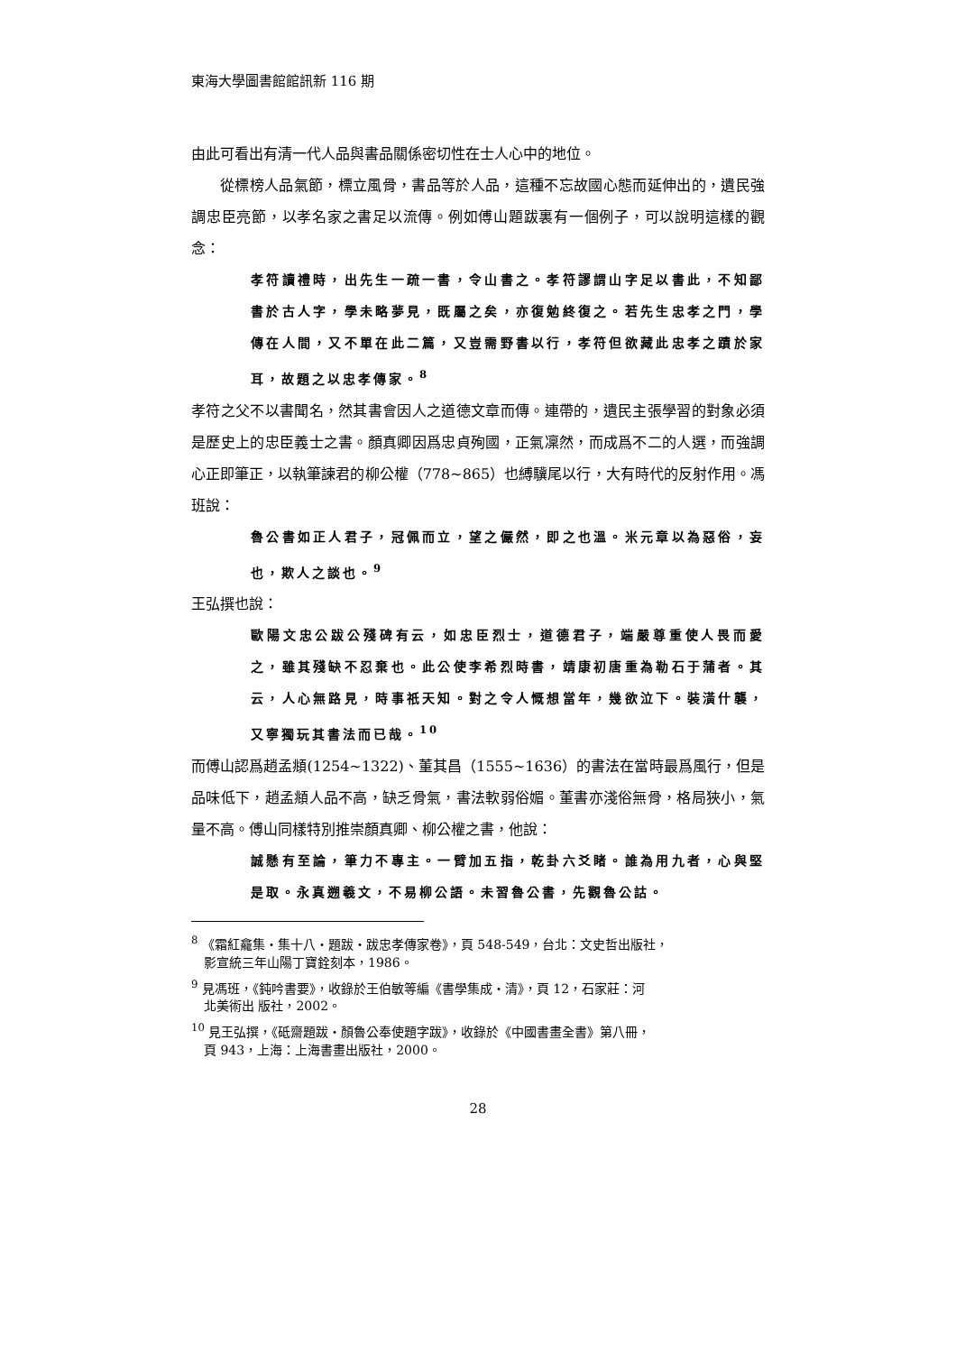東海大學圖書館館訊新 116 期
由此可看出有清一代人品與書品關係密切性在士人心中的地位。
從標榜人品氣節，標立風骨，書品等於人品，這種不忘故國心態而延伸出的，遺民強調忠臣亮節，以孝名家之書足以流傳。例如傅山題跋裏有一個例子，可以說明這樣的觀念：
孝符讀禮時，出先生一疏一書，令山書之。孝符謬謂山字足以書此，不知鄙書於古人字，學未略夢見，既屬之矣，亦復勉終復之。若先生忠孝之門，學傳在人間，又不單在此二篇，又豈需野書以行，孝符但欲藏此忠孝之蹟於家耳，故題之以忠孝傳家。<sup>8</sup>
孝符之父不以書聞名，然其書會因人之道德文章而傳。連帶的，遺民主張學習的對象必須是歷史上的忠臣義士之書。顏真卿因爲忠貞殉國，正氣凜然，而成爲不二的人選，而強調心正即筆正，以執筆諫君的柳公權（778~865）也縛驥尾以行，大有時代的反射作用。馮班說：
魯公書如正人君子，冠佩而立，望之儼然，即之也溫。米元章以為惡俗，妄也，欺人之談也。<sup>9</sup>
王弘撰也說：
歐陽文忠公跋公殘碑有云，如忠臣烈士，道德君子，端嚴尊重使人畏而愛之，雖其殘缺不忍棄也。此公使李希烈時書，靖康初唐重為勒石于蒲者。其云，人心無路見，時事祇天知。對之令人慨想當年，幾欲泣下。裝潢什襲，又寧獨玩其書法而已哉。<sup>10</sup>
而傅山認爲趙孟頫(1254~1322)、董其昌（1555~1636）的書法在當時最爲風行，但是品味低下，趙孟頫人品不高，缺乏骨氣，書法軟弱俗媚。董書亦淺俗無骨，格局狹小，氣量不高。傅山同樣特別推崇顏真卿、柳公權之書，他說：
誠懸有至論，筆力不專主。一臂加五指，乾卦六爻睹。誰為用九者，心與堅是取。永真遡羲文，不易柳公語。未習魯公書，先觀魯公詁。
<sup>8</sup> 《霜紅龕集‧集十八‧題跋‧跋忠孝傳家卷》，頁 548-549，台北：文史哲出版社，
影宣統三年山陽丁寶銓刻本，1986。
<sup>9</sup> 見馮班，《鈍吟書要》，收錄於王伯敏等編《書學集成‧清》，頁 12，石家莊：河
北美術出 版社，2002。
<sup>10</sup> 見王弘撰，《砥齋題跋‧顏魯公奉使題字跋》，收錄於《中國書畫全書》第八冊，
頁 943，上海：上海書畫出版社，2000。
28